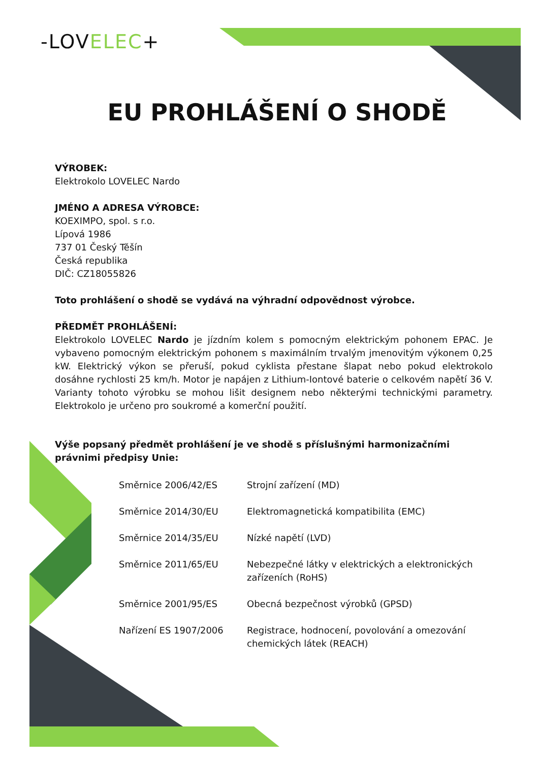-LOVELEC+
EU PROHLÁŠENÍ O SHODĚ
VÝROBEK:
Elektrokolo LOVELEC Nardo
JMÉNO A ADRESA VÝROBCE:
KOEXIMPO, spol. s r.o.
Lípová 1986
737 01 Český Těšín
Česká republika
DIČ: CZ18055826
Toto prohlášení o shodě se vydává na výhradní odpovědnost výrobce.
PŘEDMĚT PROHLÁŠENÍ:
Elektrokolo LOVELEC Nardo je jízdním kolem s pomocným elektrickým pohonem EPAC. Je vybaveno pomocným elektrickým pohonem s maximálním trvalým jmenovitým výkonem 0,25 kW. Elektrický výkon se přeruší, pokud cyklista přestane šlapat nebo pokud elektrokolo dosáhne rychlosti 25 km/h. Motor je napájen z Lithium-Iontové baterie o celkovém napětí 36 V. Varianty tohoto výrobku se mohou lišit designem nebo některými technickými parametry. Elektrokolo je určeno pro soukromé a komerční použití.
Výše popsaný předmět prohlášení je ve shodě s příslušnými harmonizačními právnimi předpisy Unie:
Směrnice 2006/42/ES Strojní zařízení (MD)
Směrnice 2014/30/EU Elektromagnetická kompatibilita (EMC)
Směrnice 2014/35/EU Nízké napětí (LVD)
Směrnice 2011/65/EU Nebezpečné látky v elektrických a elektronických
zařízeních (RoHS)
Směrnice 2001/95/ES Obecná bezpečnost výrobků (GPSD)
Nařízení ES 1907/2006 Registrace, hodnocení, povolování a omezování
chemických látek (REACH)